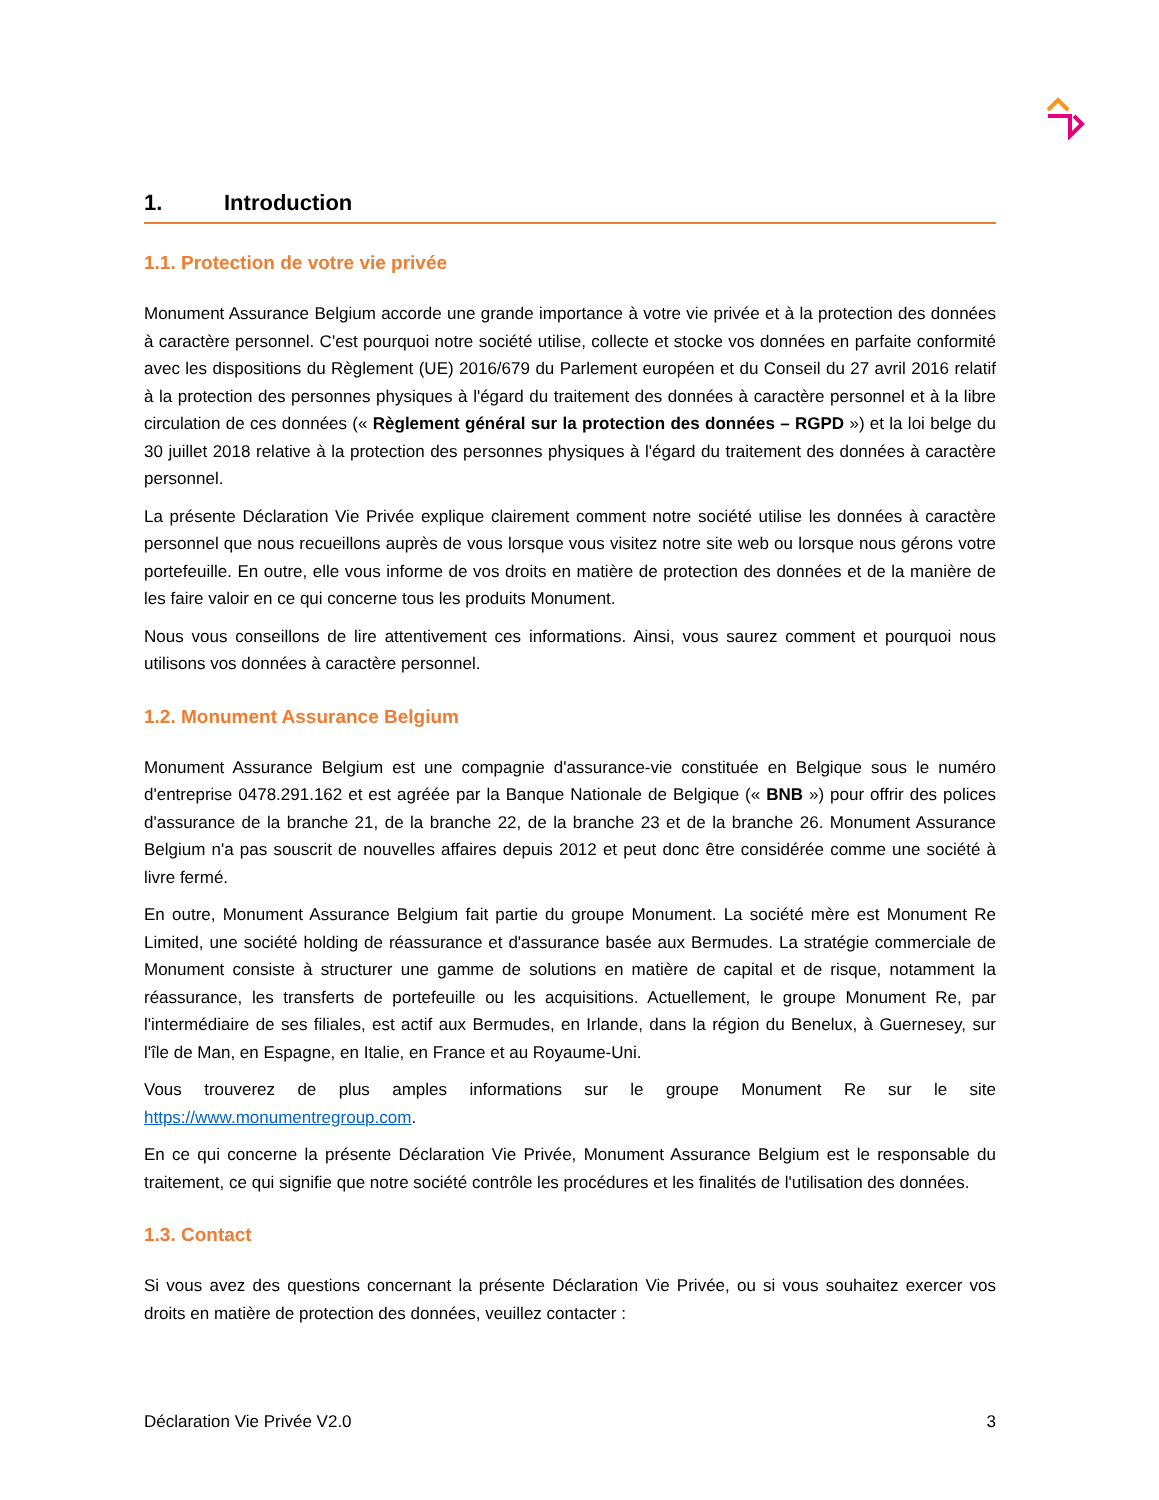1. Introduction
1.1. Protection de votre vie privée
Monument Assurance Belgium accorde une grande importance à votre vie privée et à la protection des données à caractère personnel. C'est pourquoi notre société utilise, collecte et stocke vos données en parfaite conformité avec les dispositions du Règlement (UE) 2016/679 du Parlement européen et du Conseil du 27 avril 2016 relatif à la protection des personnes physiques à l'égard du traitement des données à caractère personnel et à la libre circulation de ces données (« Règlement général sur la protection des données – RGPD ») et la loi belge du 30 juillet 2018 relative à la protection des personnes physiques à l'égard du traitement des données à caractère personnel.
La présente Déclaration Vie Privée explique clairement comment notre société utilise les données à caractère personnel que nous recueillons auprès de vous lorsque vous visitez notre site web ou lorsque nous gérons votre portefeuille. En outre, elle vous informe de vos droits en matière de protection des données et de la manière de les faire valoir en ce qui concerne tous les produits Monument.
Nous vous conseillons de lire attentivement ces informations. Ainsi, vous saurez comment et pourquoi nous utilisons vos données à caractère personnel.
1.2. Monument Assurance Belgium
Monument Assurance Belgium est une compagnie d'assurance-vie constituée en Belgique sous le numéro d'entreprise 0478.291.162 et est agréée par la Banque Nationale de Belgique (« BNB ») pour offrir des polices d'assurance de la branche 21, de la branche 22, de la branche 23 et de la branche 26. Monument Assurance Belgium n'a pas souscrit de nouvelles affaires depuis 2012 et peut donc être considérée comme une société à livre fermé.
En outre, Monument Assurance Belgium fait partie du groupe Monument. La société mère est Monument Re Limited, une société holding de réassurance et d'assurance basée aux Bermudes. La stratégie commerciale de Monument consiste à structurer une gamme de solutions en matière de capital et de risque, notamment la réassurance, les transferts de portefeuille ou les acquisitions. Actuellement, le groupe Monument Re, par l'intermédiaire de ses filiales, est actif aux Bermudes, en Irlande, dans la région du Benelux, à Guernesey, sur l'île de Man, en Espagne, en Italie, en France et au Royaume-Uni.
Vous trouverez de plus amples informations sur le groupe Monument Re sur le site https://www.monumentregroup.com.
En ce qui concerne la présente Déclaration Vie Privée, Monument Assurance Belgium est le responsable du traitement, ce qui signifie que notre société contrôle les procédures et les finalités de l'utilisation des données.
1.3. Contact
Si vous avez des questions concernant la présente Déclaration Vie Privée, ou si vous souhaitez exercer vos droits en matière de protection des données, veuillez contacter :
Déclaration Vie Privée V2.0 3